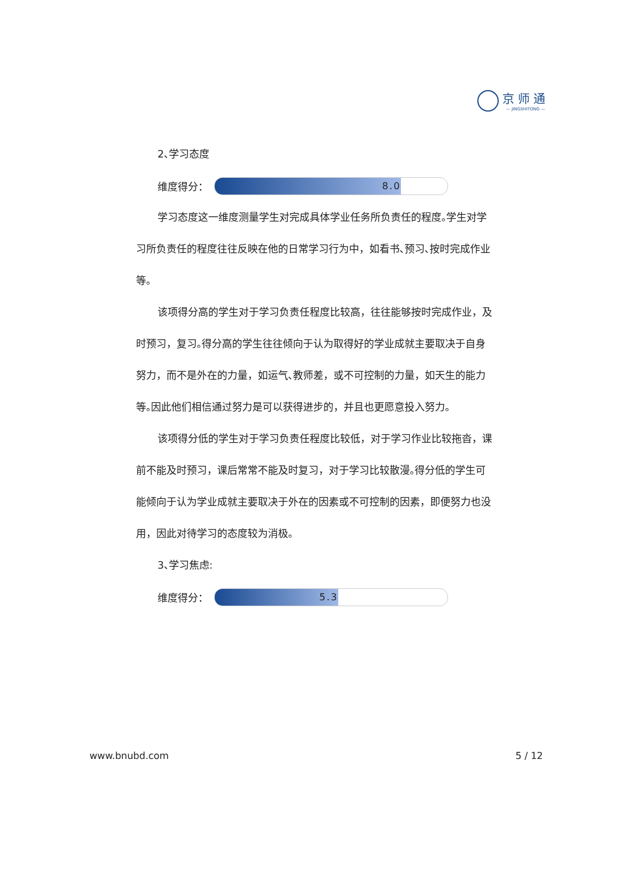京师通
— JINGSHITONG —
2､学习态度
维度得分：
8.0
学习态度这一维度测量学生对完成具体学业任务所负责任的程度｡学生对学习所负责任的程度往往反映在他的日常学习行为中，如看书､预习､按时完成作业等｡
该项得分高的学生对于学习负责任程度比较高，往往能够按时完成作业，及时预习，复习｡得分高的学生往往倾向于认为取得好的学业成就主要取决于自身努力，而不是外在的力量，如运气､教师差，或不可控制的力量，如天生的能力等｡因此他们相信通过努力是可以获得进步的，并且也更愿意投入努力｡
该项得分低的学生对于学习负责任程度比较低，对于学习作业比较拖沓，课前不能及时预习，课后常常不能及时复习，对于学习比较散漫｡得分低的学生可能倾向于认为学业成就主要取决于外在的因素或不可控制的因素，即便努力也没用，因此对待学习的态度较为消极｡
3､学习焦虑:
维度得分：
5.3
www.bnubd.com 5 / 12